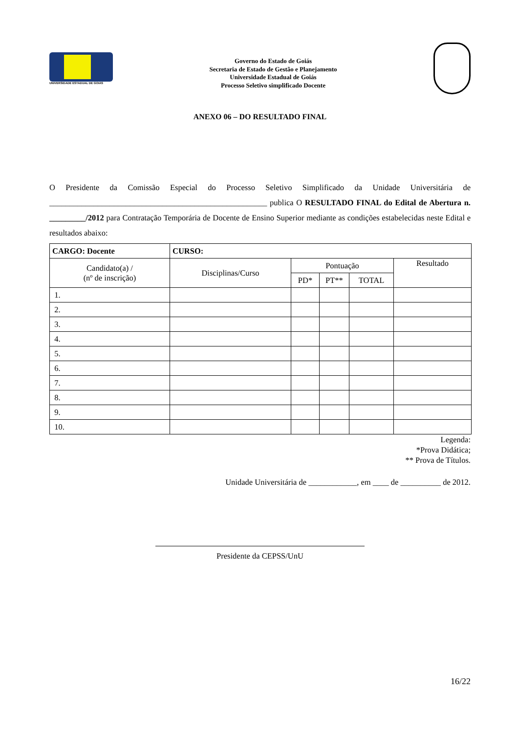UNIVERSIDADE ESTADUAL DE GOIÁS
Governo do Estado de Goiás
Secretaria de Estado de Gestão e Planejamento
Universidade Estadual de Goiás
Processo Seletivo simplificado Docente
ANEXO 06 – DO RESULTADO FINAL
O Presidente da Comissão Especial do Processo Seletivo Simplificado da Unidade Universitária de ______________________________________________________ publica O RESULTADO FINAL do Edital de Abertura n. _________/2012 para Contratação Temporária de Docente de Ensino Superior mediante as condições estabelecidas neste Edital e resultados abaixo:
| CARGO: Docente | CURSO: | | | | |
| Candidato(a) / (nº de inscrição) | Disciplinas/Curso | Pontuação | | | Resultado |
| | | PD* | PT** | TOTAL | |
| 1. | | | | | |
| 2. | | | | | |
| 3. | | | | | |
| 4. | | | | | |
| 5. | | | | | |
| 6. | | | | | |
| 7. | | | | | |
| 8. | | | | | |
| 9. | | | | | |
| 10. | | | | | |
Legenda:
*Prova Didática;
** Prova de Títulos.
Unidade Universitária de ____________, em ____ de __________ de 2012.
Presidente da CEPSS/UnU
16/22